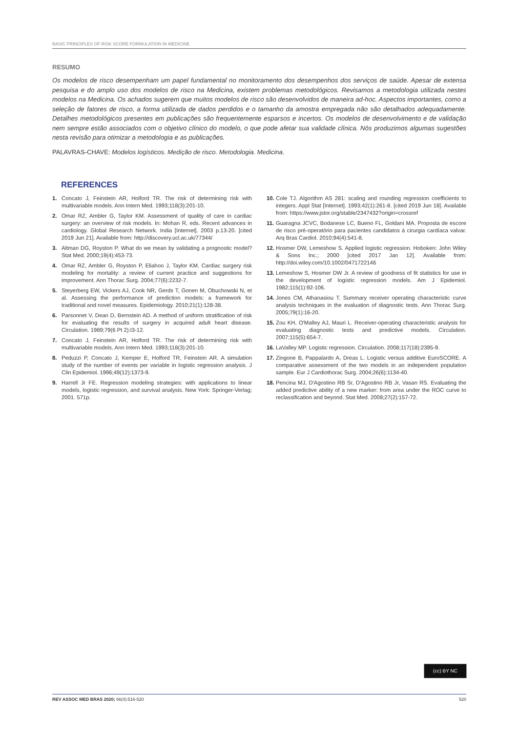BASIC PRINCIPLES OF RISK SCORE FORMULATION IN MEDICINE
RESUMO
Os modelos de risco desempenham um papel fundamental no monitoramento dos desempenhos dos serviços de saúde. Apesar de extensa pesquisa e do amplo uso dos modelos de risco na Medicina, existem problemas metodológicos. Revisamos a metodologia utilizada nestes modelos na Medicina. Os achados sugerem que muitos modelos de risco são desenvolvidos de maneira ad-hoc. Aspectos importantes, como a seleção de fatores de risco, a forma utilizada de dados perdidos e o tamanho da amostra empregada não são detalhados adequadamente. Detalhes metodológicos presentes em publicações são frequentemente esparsos e incertos. Os modelos de desenvolvimento e de validação nem sempre estão associados com o objetivo clínico do modelo, o que pode afetar sua validade clínica. Nós produzimos algumas sugestões nesta revisão para otimizar a metodologia e as publicações.
PALAVRAS-CHAVE: Modelos logísticos. Medição de risco. Metodologia. Medicina.
REFERENCES
1. Concato J, Feinstein AR, Holford TR. The risk of determining risk with multivariable models. Ann Intern Med. 1993;118(3):201-10.
2. Omar RZ, Ambler G, Taylor KM. Assessment of quality of care in cardiac surgery: an overview of risk models. In: Mohan R, eds. Recent advances in cardiology. Global Research Network. India [Internet]. 2003 p.13-20. [cited 2019 Jun 21]. Available from: http://discovery.ucl.ac.uk/77344/
3. Altman DG, Royston P. What do we mean by validating a prognostic model? Stat Med. 2000;19(4):453-73.
4. Omar RZ, Ambler G, Royston P, Eliahoo J, Taylor KM. Cardiac surgery risk modeling for mortality: a review of current practice and suggestions for improvement. Ann Thorac Surg. 2004;77(6):2232-7.
5. Steyerberg EW, Vickers AJ, Cook NR, Gerds T, Gonen M, Obuchowski N, et al. Assessing the performance of prediction models: a framework for traditional and novel measures. Epidemiology. 2010;21(1):128-38.
6. Parsonnet V, Dean D, Bernstein AD. A method of uniform stratification of risk for evaluating the results of surgery in acquired adult heart disease. Circulation. 1989;79(6 Pt 2):I3-12.
7. Concato J, Feinstein AR, Holford TR. The risk of determining risk with multivariable models. Ann Intern Med. 1993;118(3):201-10.
8. Peduzzi P, Concato J, Kemper E, Holford TR, Feinstein AR. A simulation study of the number of events per variable in logistic regression analysis. J Clin Epidemiol. 1996;49(12):1373-9.
9. Harrell Jr FE. Regression modeling strategies: with applications to linear models, logistic regression, and survival analysis. New York: Springer-Verlag; 2001. 571p.
10. Cole TJ. Algorithm AS 281: scaling and rounding regression coefficients to integers. Appl Stat [Internet]. 1993;42(1):261-8. [cited 2019 Jun 18]. Available from: https://www.jstor.org/stable/2347432?origin=crossref
11. Guaragna JCVC, Bodanese LC, Bueno FL, Goldani MA. Proposta de escore de risco pré-operatório para pacientes candidatos à cirurgia cardíaca valvar. Arq Bras Cardiol. 2010;94(4):541-8.
12. Hosmer DW, Lemeshow S. Applied logistic regression. Hoboken: John Wiley & Sons Inc.; 2000 [cited 2017 Jan 12]. Available from: http://doi.wiley.com/10.1002/0471722146
13. Lemeshow S, Hosmer DW Jr. A review of goodness of fit statistics for use in the development of logistic regression models. Am J Epidemiol. 1982;115(1):92-106.
14. Jones CM, Athanasiou T. Summary receiver operating characteristic curve analysis techniques in the evaluation of diagnostic tests. Ann Thorac Surg. 2005;79(1):16-20.
15. Zou KH, O'Malley AJ, Mauri L. Receiver-operating characteristic analysis for evaluating diagnostic tests and predictive models. Circulation. 2007;115(5):654-7.
16. LaValley MP. Logistic regression. Circulation. 2008;117(18):2395-9.
17. Zingone B, Pappalardo A, Dreas L. Logistic versus additive EuroSCORE. A comparative assessment of the two models in an independent population sample. Eur J Cardiothorac Surg. 2004;26(6):1134-40.
18. Pencina MJ, D'Agostino RB Sr, D'Agostino RB Jr, Vasan RS. Evaluating the added predictive ability of a new marker: from area under the ROC curve to reclassification and beyond. Stat Med. 2008;27(2):157-72.
(cc) BY NC
REV ASSOC MED BRAS 2020; 66(4):516-520 520